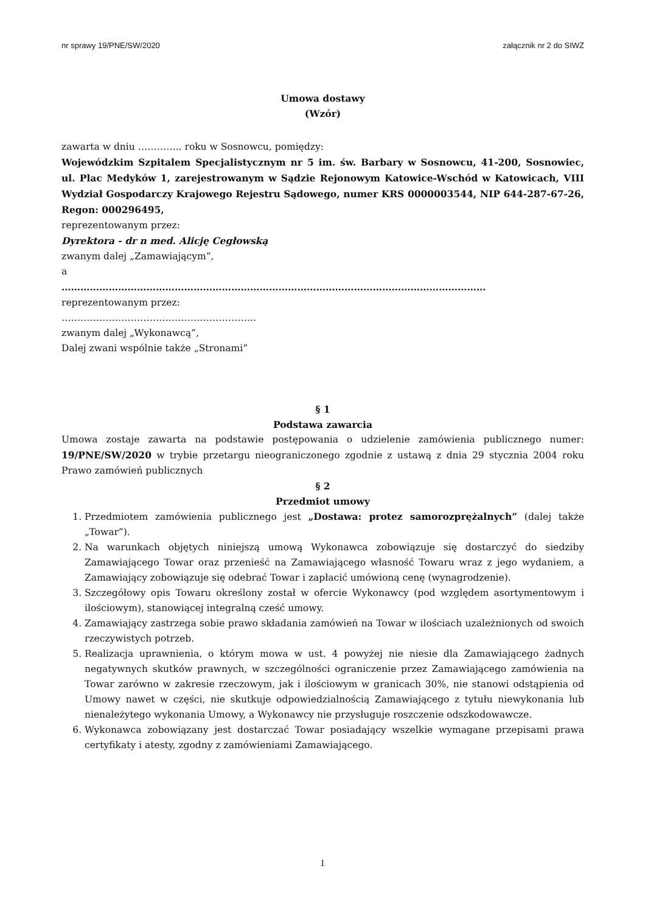nr sprawy 19/PNE/SW/2020 załącznik nr 2 do SIWZ
Umowa dostawy
(Wzór)
zawarta w dniu ………….. roku w Sosnowcu, pomiędzy:
Wojewódzkim Szpitalem Specjalistycznym nr 5 im. św. Barbary w Sosnowcu, 41-200, Sosnowiec, ul. Plac Medyków 1, zarejestrowanym w Sądzie Rejonowym Katowice-Wschód w Katowicach, VIII Wydział Gospodarczy Krajowego Rejestru Sądowego, numer KRS 0000003544, NIP 644-287-67-26, Regon: 000296495,
reprezentowanym przez:
Dyrektora - dr n med. Alicję Cegłowską
zwanym dalej „Zamawiającym”,
a
………………………………………………………………………………………………………………………
reprezentowanym przez:
……………………………………………………..
zwanym dalej „Wykonawcą”,
Dalej zwani wspólnie także „Stronami”
§ 1
Podstawa zawarcia
Umowa zostaje zawarta na podstawie postępowania o udzielenie zamówienia publicznego numer: 19/PNE/SW/2020 w trybie przetargu nieograniczonego zgodnie z ustawą z dnia 29 stycznia 2004 roku Prawo zamówień publicznych
§ 2
Przedmiot umowy
1. Przedmiotem zamówienia publicznego jest „Dostawa: protez samorozprężalnych” (dalej także „Towar”).
2. Na warunkach objętych niniejszą umową Wykonawca zobowiązuje się dostarczyć do siedziby Zamawiającego Towar oraz przenieść na Zamawiającego własność Towaru wraz z jego wydaniem, a Zamawiający zobowiązuje się odebrać Towar i zapłacić umówioną cenę (wynagrodzenie).
3. Szczegółowy opis Towaru określony został w ofercie Wykonawcy (pod względem asortymentowym i ilościowym), stanowiącej integralną cześć umowy.
4. Zamawiający zastrzega sobie prawo składania zamówień na Towar w ilościach uzależnionych od swoich rzeczywistych potrzeb.
5. Realizacja uprawnienia, o którym mowa w ust. 4 powyżej nie niesie dla Zamawiającego żadnych negatywnych skutków prawnych, w szczególności ograniczenie przez Zamawiającego zamówienia na Towar zarówno w zakresie rzeczowym, jak i ilościowym w granicach 30%, nie stanowi odstąpienia od Umowy nawet w części, nie skutkuje odpowiedzialnością Zamawiającego z tytułu niewykonania lub nienależytego wykonania Umowy, a Wykonawcy nie przysługuje roszczenie odszkodowawcze.
6. Wykonawca zobowiązany jest dostarczać Towar posiadający wszelkie wymagane przepisami prawa certyfikaty i atesty, zgodny z zamówieniami Zamawiającego.
1